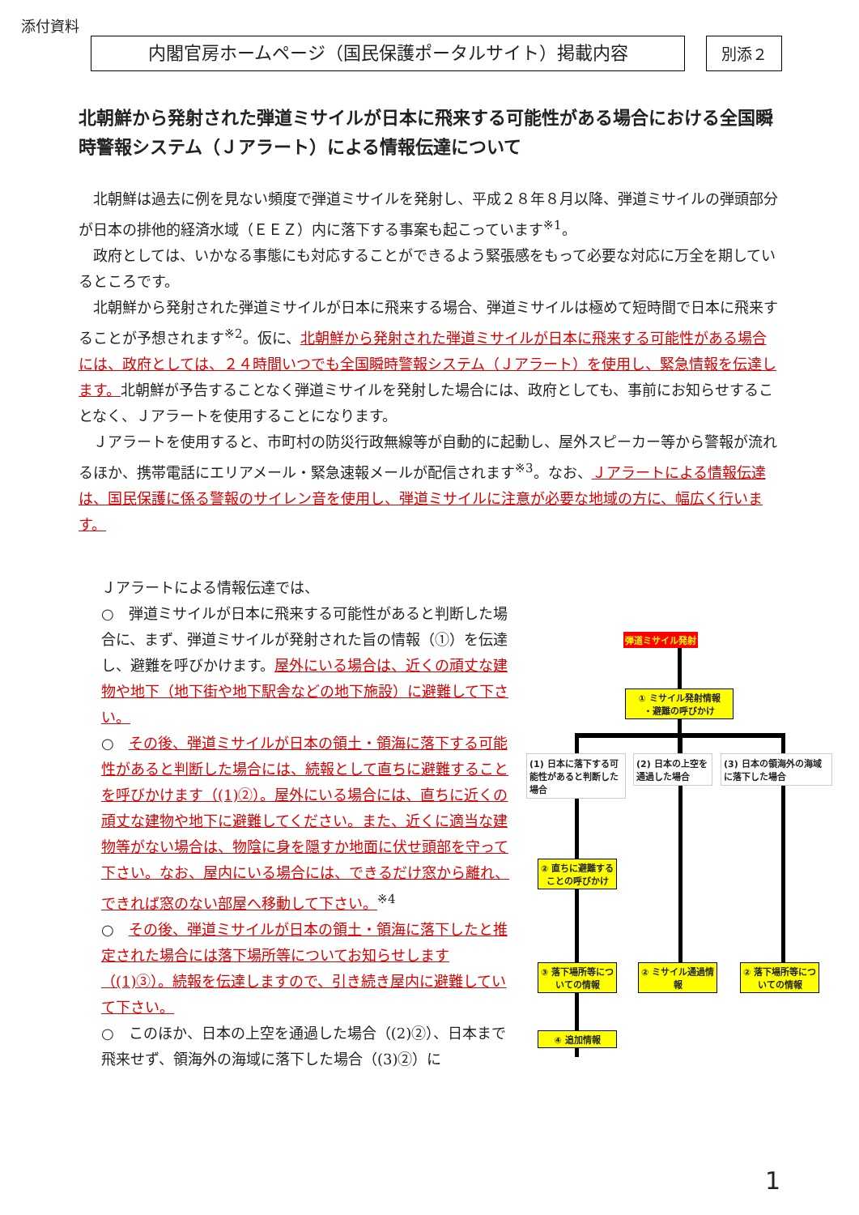添付資料
内閣官房ホームページ（国民保護ポータルサイト）掲載内容 別添２
北朝鮮から発射された弾道ミサイルが日本に飛来する可能性がある場合における全国瞬時警報システム（Ｊアラート）による情報伝達について
北朝鮮は過去に例を見ない頻度で弾道ミサイルを発射し、平成２８年８月以降、弾道ミサイルの弾頭部分が日本の排他的経済水域（ＥＥＺ）内に落下する事案も起こっています<sup>※1</sup>。
政府としては、いかなる事態にも対応することができるよう緊張感をもって必要な対応に万全を期しているところです。
北朝鮮から発射された弾道ミサイルが日本に飛来する場合、弾道ミサイルは極めて短時間で日本に飛来することが予想されます<sup>※2</sup>。仮に、北朝鮮から発射された弾道ミサイルが日本に飛来する可能性がある場合には、政府としては、２４時間いつでも全国瞬時警報システム（Ｊアラート）を使用し、緊急情報を伝達します。北朝鮮が予告することなく弾道ミサイルを発射した場合には、政府としても、事前にお知らせすることなく、Ｊアラートを使用することになります。
Ｊアラートを使用すると、市町村の防災行政無線等が自動的に起動し、屋外スピーカー等から警報が流れるほか、携帯電話にエリアメール・緊急速報メールが配信されます<sup>※3</sup>。なお、Ｊアラートによる情報伝達は、国民保護に係る警報のサイレン音を使用し、弾道ミサイルに注意が必要な地域の方に、幅広く行います。
Ｊアラートによる情報伝達では、
○　弾道ミサイルが日本に飛来する可能性があると判断した場合に、まず、弾道ミサイルが発射された旨の情報（①）を伝達し、避難を呼びかけます。屋外にいる場合は、近くの頑丈な建物や地下（地下街や地下駅舎などの地下施設）に避難して下さい。
○　その後、弾道ミサイルが日本の領土・領海に落下する可能性があると判断した場合には、続報として直ちに避難することを呼びかけます（(1)②）。屋外にいる場合には、直ちに近くの頑丈な建物や地下に避難してください。また、近くに適当な建物等がない場合は、物陰に身を隠すか地面に伏せ頭部を守って下さい。なお、屋内にいる場合には、できるだけ窓から離れ、できれば窓のない部屋へ移動して下さい。<sup>※4</sup>
○　その後、弾道ミサイルが日本の領土・領海に落下したと推定された場合には落下場所等についてお知らせします（(1)③）。続報を伝達しますので、引き続き屋内に避難していて下さい。
○　このほか、日本の上空を通過した場合（(2)②）、日本まで飛来せず、領海外の海域に落下した場合（(3)②）に
弾道ミサイル発射
① ミサイル発射情報
・避難の呼びかけ
(1) 日本に落下する可能性があると判断した場合
(2) 日本の上空を通過した場合
(3) 日本の領海外の海域に落下した場合
② 直ちに避難することの呼びかけ
③ 落下場所等についての情報
② ミサイル通過情報
② 落下場所等についての情報
④ 追加情報
1